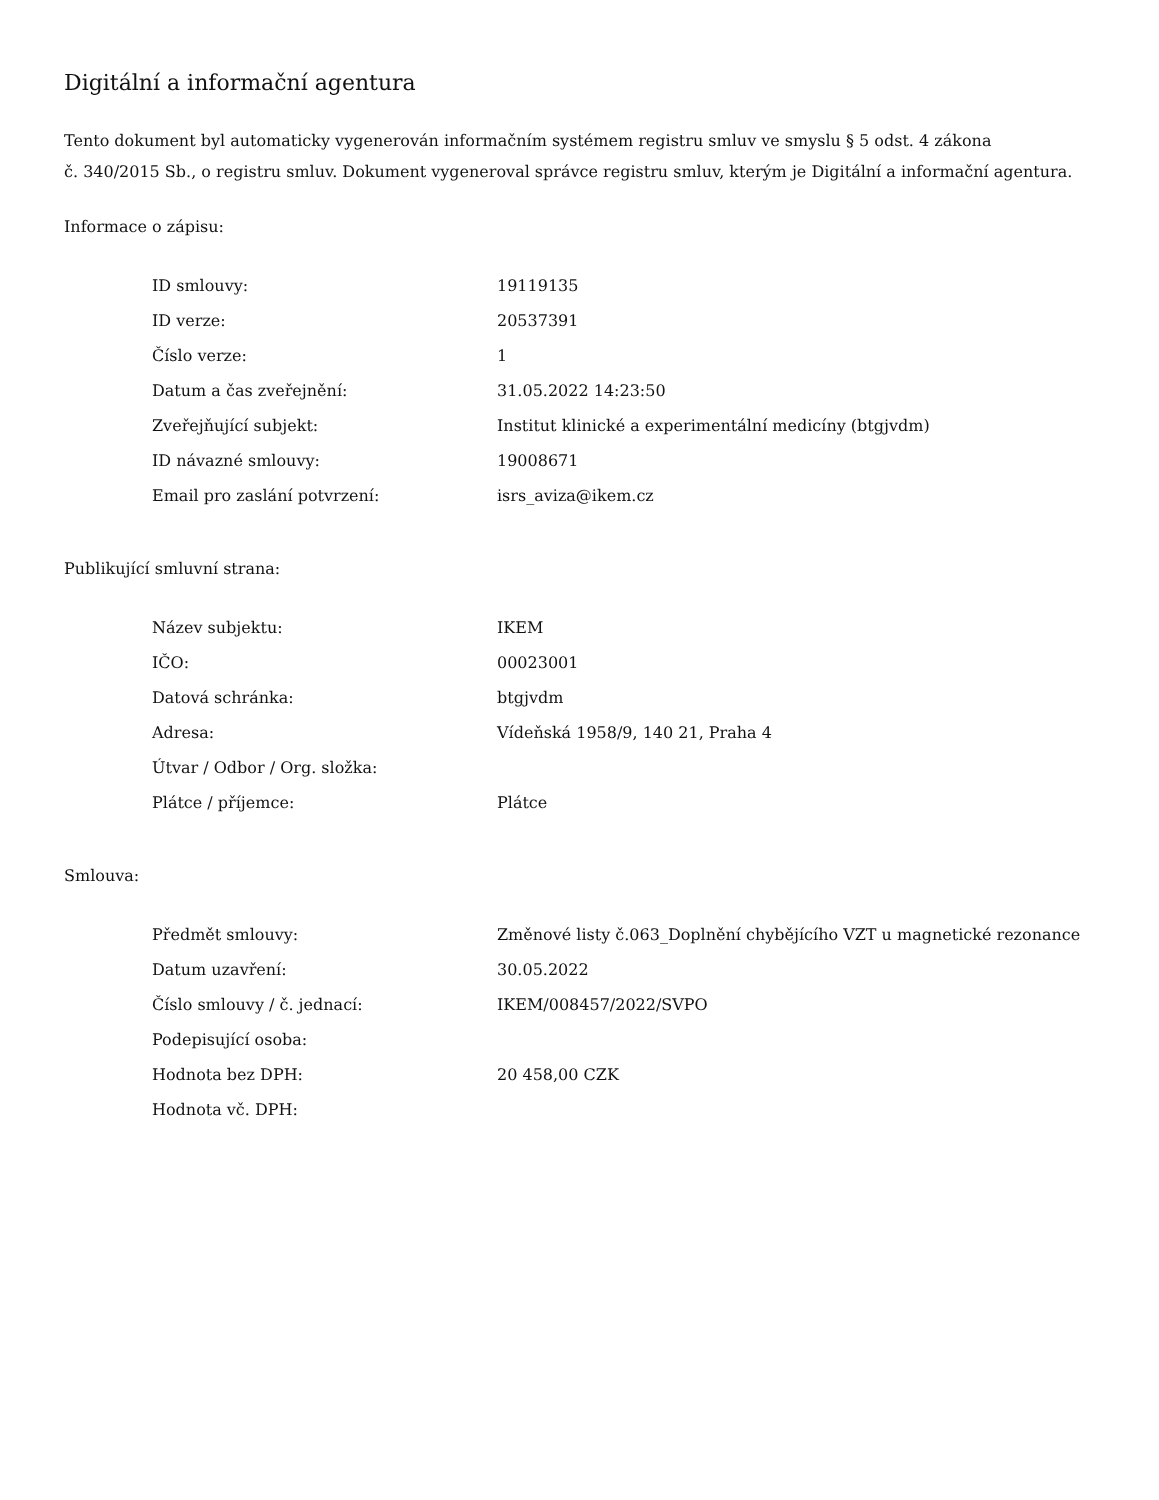Digitální a informační agentura
Tento dokument byl automaticky vygenerován informačním systémem registru smluv ve smyslu § 5 odst. 4 zákona
č. 340/2015 Sb., o registru smluv. Dokument vygeneroval správce registru smluv, kterým je Digitální a informační agentura.
Informace o zápisu:
| ID smlouvy: | 19119135 |
| ID verze: | 20537391 |
| Číslo verze: | 1 |
| Datum a čas zveřejnění: | 31.05.2022 14:23:50 |
| Zveřejňující subjekt: | Institut klinické a experimentální medicíny (btgjvdm) |
| ID návazné smlouvy: | 19008671 |
| Email pro zaslání potvrzení: | isrs_aviza@ikem.cz |
Publikující smluvní strana:
| Název subjektu: | IKEM |
| IČO: | 00023001 |
| Datová schránka: | btgjvdm |
| Adresa: | Vídeňská 1958/9, 140 21, Praha 4 |
| Útvar / Odbor / Org. složka: | |
| Plátce / příjemce: | Plátce |
Smlouva:
| Předmět smlouvy: | Změnové listy č.063_Doplnění chybějícího VZT u magnetické rezonance |
| Datum uzavření: | 30.05.2022 |
| Číslo smlouvy / č. jednací: | IKEM/008457/2022/SVPO |
| Podepisující osoba: | |
| Hodnota bez DPH: | 20 458,00 CZK |
| Hodnota vč. DPH: | |